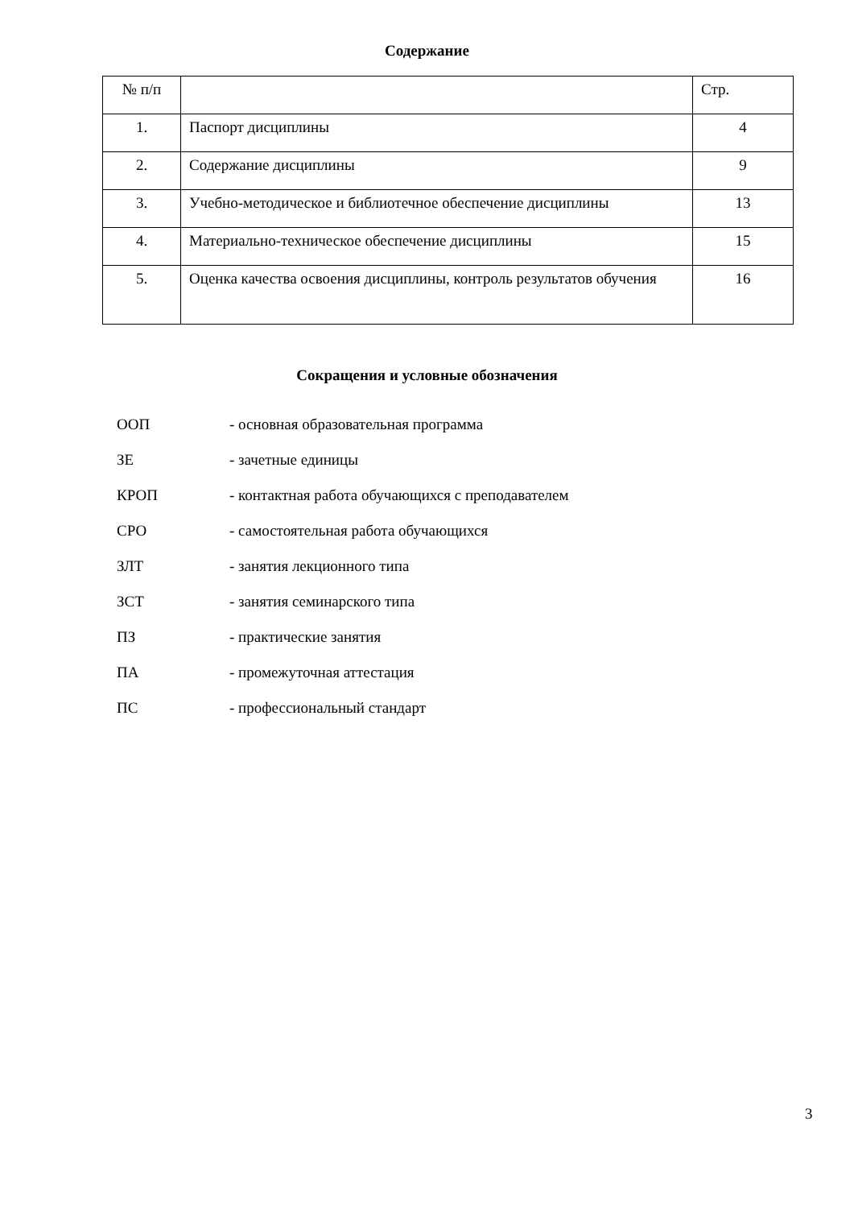Содержание
| № п/п | | Стр. |
| 1. | Паспорт дисциплины | 4 |
| 2. | Содержание дисциплины | 9 |
| 3. | Учебно-методическое и библиотечное обеспечение дисциплины | 13 |
| 4. | Материально-техническое обеспечение дисциплины | 15 |
| 5. | Оценка качества освоения дисциплины, контроль результатов обучения | 16 |
Сокращения и условные обозначения
ООП - основная образовательная программа
ЗЕ - зачетные единицы
КРОП - контактная работа обучающихся с преподавателем
СРО - самостоятельная работа обучающихся
ЗЛТ - занятия лекционного типа
ЗСТ - занятия семинарского типа
ПЗ - практические занятия
ПА - промежуточная аттестация
ПС - профессиональный стандарт
3